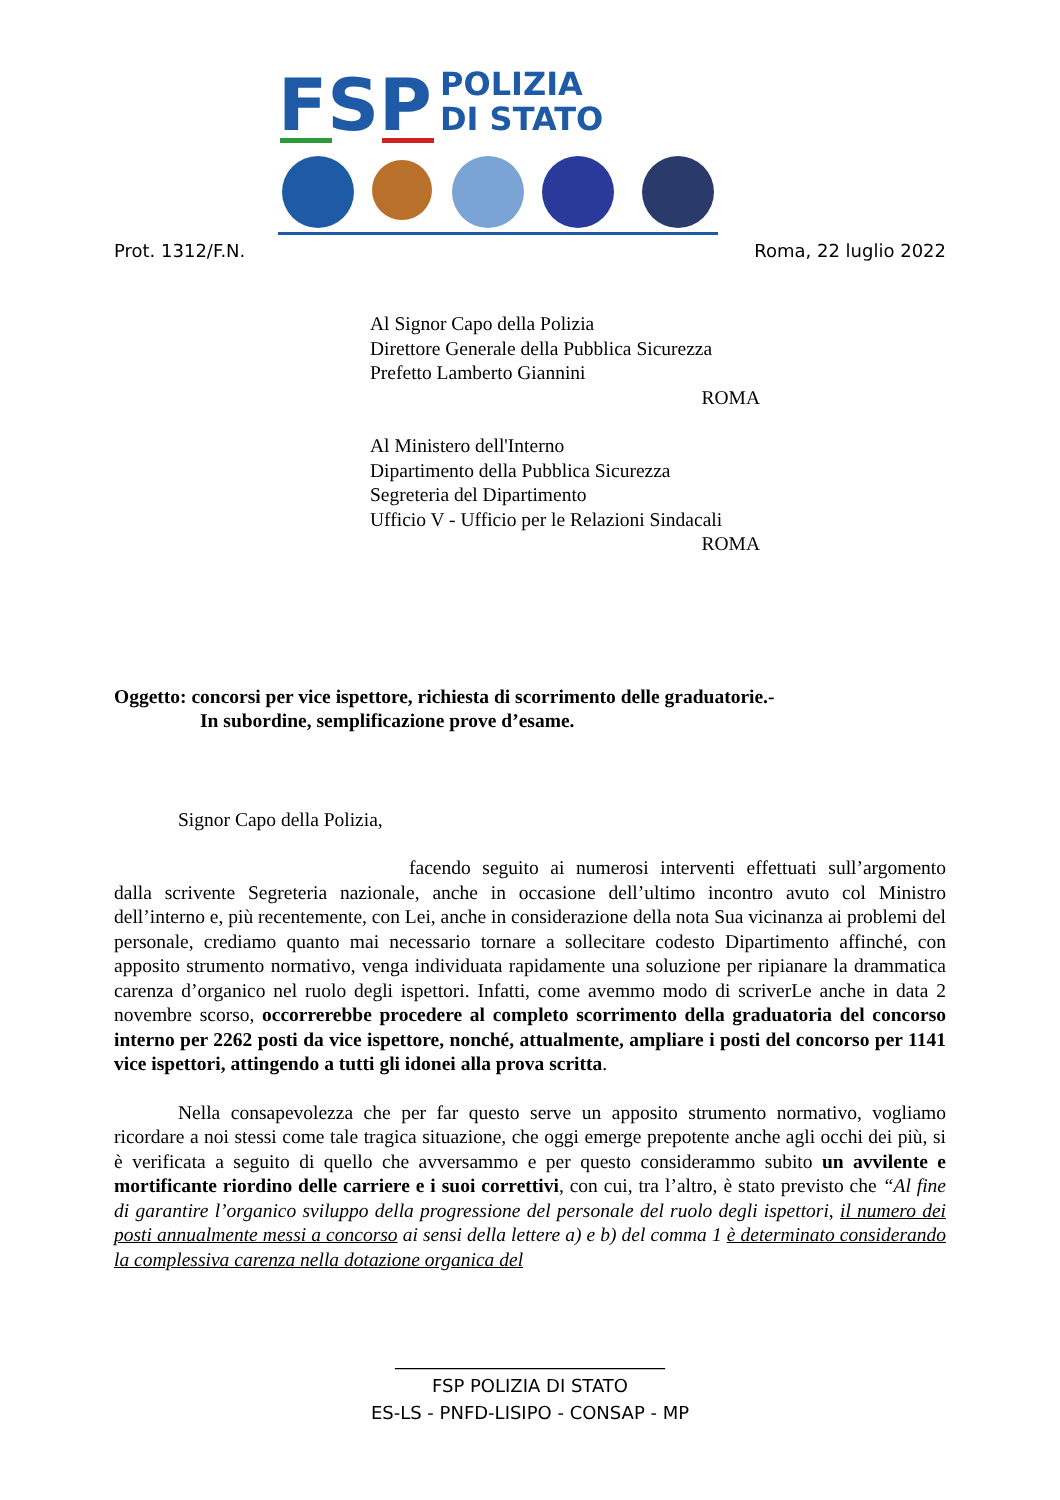FSP
POLIZIA
DI STATO
Prot. 1312/F.N. Roma, 22 luglio 2022
Al Signor Capo della Polizia
Direttore Generale della Pubblica Sicurezza
Prefetto Lamberto Giannini
ROMA
Al Ministero dell'Interno
Dipartimento della Pubblica Sicurezza
Segreteria del Dipartimento
Ufficio V - Ufficio per le Relazioni Sindacali
ROMA
Oggetto: concorsi per vice ispettore, richiesta di scorrimento delle graduatorie.-
In subordine, semplificazione prove d’esame.
Signor Capo della Polizia,
facendo seguito ai numerosi interventi effettuati sull’argomento dalla scrivente Segreteria nazionale, anche in occasione dell’ultimo incontro avuto col Ministro dell’interno e, più recentemente, con Lei, anche in considerazione della nota Sua vicinanza ai problemi del personale, crediamo quanto mai necessario tornare a sollecitare codesto Dipartimento affinché, con apposito strumento normativo, venga individuata rapidamente una soluzione per ripianare la drammatica carenza d’organico nel ruolo degli ispettori. Infatti, come avemmo modo di scriverLe anche in data 2 novembre scorso, occorrerebbe procedere al completo scorrimento della graduatoria del concorso interno per 2262 posti da vice ispettore, nonché, attualmente, ampliare i posti del concorso per 1141 vice ispettori, attingendo a tutti gli idonei alla prova scritta.
Nella consapevolezza che per far questo serve un apposito strumento normativo, vogliamo ricordare a noi stessi come tale tragica situazione, che oggi emerge prepotente anche agli occhi dei più, si è verificata a seguito di quello che avversammo e per questo considerammo subito un avvilente e mortificante riordino delle carriere e i suoi correttivi, con cui, tra l’altro, è stato previsto che “Al fine di garantire l’organico sviluppo della progressione del personale del ruolo degli ispettori, il numero dei posti annualmente messi a concorso ai sensi della lettere a) e b) del comma 1 è determinato considerando la complessiva carenza nella dotazione organica del
______________________________
FSP POLIZIA DI STATO
ES-LS - PNFD-LISIPO - CONSAP - MP